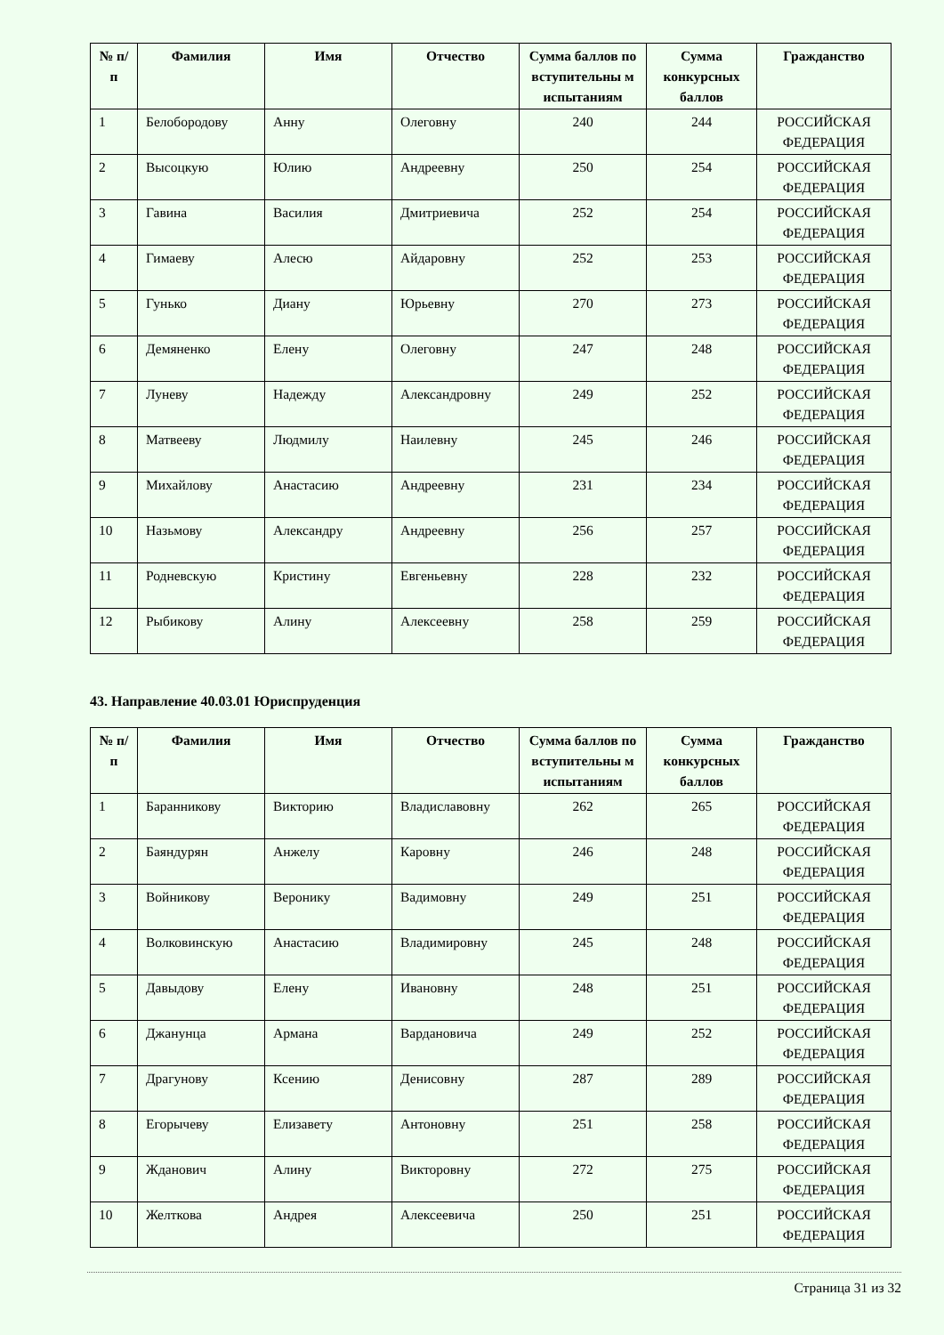| № п/п | Фамилия | Имя | Отчество | Сумма баллов по вступительны м испытаниям | Сумма конкурсных баллов | Гражданство |
| --- | --- | --- | --- | --- | --- | --- |
| 1 | Белобородову | Анну | Олеговну | 240 | 244 | РОССИЙСКАЯ ФЕДЕРАЦИЯ |
| 2 | Высоцкую | Юлию | Андреевну | 250 | 254 | РОССИЙСКАЯ ФЕДЕРАЦИЯ |
| 3 | Гавина | Василия | Дмитриевича | 252 | 254 | РОССИЙСКАЯ ФЕДЕРАЦИЯ |
| 4 | Гимаеву | Алесю | Айдаровну | 252 | 253 | РОССИЙСКАЯ ФЕДЕРАЦИЯ |
| 5 | Гунько | Диану | Юрьевну | 270 | 273 | РОССИЙСКАЯ ФЕДЕРАЦИЯ |
| 6 | Демяненко | Елену | Олеговну | 247 | 248 | РОССИЙСКАЯ ФЕДЕРАЦИЯ |
| 7 | Луневу | Надежду | Александровну | 249 | 252 | РОССИЙСКАЯ ФЕДЕРАЦИЯ |
| 8 | Матвееву | Людмилу | Наилевну | 245 | 246 | РОССИЙСКАЯ ФЕДЕРАЦИЯ |
| 9 | Михайлову | Анастасию | Андреевну | 231 | 234 | РОССИЙСКАЯ ФЕДЕРАЦИЯ |
| 10 | Назьмову | Александру | Андреевну | 256 | 257 | РОССИЙСКАЯ ФЕДЕРАЦИЯ |
| 11 | Родневскую | Кристину | Евгеньевну | 228 | 232 | РОССИЙСКАЯ ФЕДЕРАЦИЯ |
| 12 | Рыбикову | Алину | Алексеевну | 258 | 259 | РОССИЙСКАЯ ФЕДЕРАЦИЯ |
43. Направление 40.03.01 Юриспруденция
| № п/п | Фамилия | Имя | Отчество | Сумма баллов по вступительны м испытаниям | Сумма конкурсных баллов | Гражданство |
| --- | --- | --- | --- | --- | --- | --- |
| 1 | Баранникову | Викторию | Владиславовну | 262 | 265 | РОССИЙСКАЯ ФЕДЕРАЦИЯ |
| 2 | Баяндурян | Анжелу | Каровну | 246 | 248 | РОССИЙСКАЯ ФЕДЕРАЦИЯ |
| 3 | Войникову | Веронику | Вадимовну | 249 | 251 | РОССИЙСКАЯ ФЕДЕРАЦИЯ |
| 4 | Волковинскую | Анастасию | Владимировну | 245 | 248 | РОССИЙСКАЯ ФЕДЕРАЦИЯ |
| 5 | Давыдову | Елену | Ивановну | 248 | 251 | РОССИЙСКАЯ ФЕДЕРАЦИЯ |
| 6 | Джанунца | Армана | Вардановича | 249 | 252 | РОССИЙСКАЯ ФЕДЕРАЦИЯ |
| 7 | Драгунову | Ксению | Денисовну | 287 | 289 | РОССИЙСКАЯ ФЕДЕРАЦИЯ |
| 8 | Егорычеву | Елизавету | Антоновну | 251 | 258 | РОССИЙСКАЯ ФЕДЕРАЦИЯ |
| 9 | Жданович | Алину | Викторовну | 272 | 275 | РОССИЙСКАЯ ФЕДЕРАЦИЯ |
| 10 | Желткова | Андрея | Алексеевича | 250 | 251 | РОССИЙСКАЯ ФЕДЕРАЦИЯ |
Страница 31 из 32